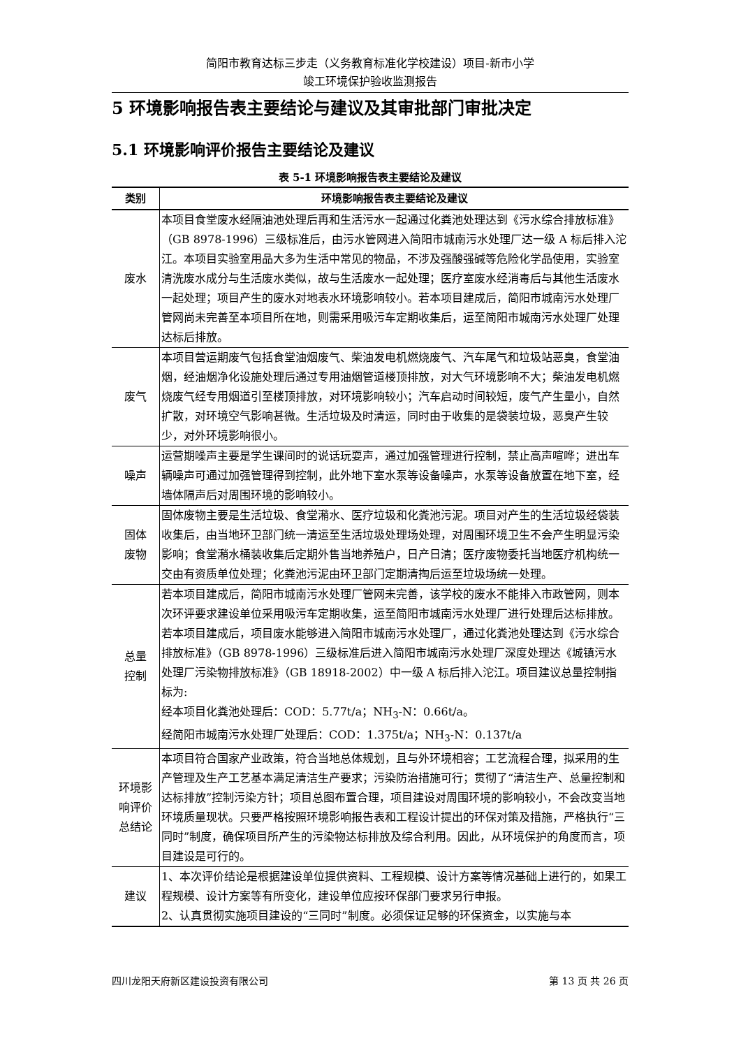简阳市教育达标三步走（义务教育标准化学校建设）项目-新市小学
竣工环境保护验收监测报告
5 环境影响报告表主要结论与建议及其审批部门审批决定
5.1 环境影响评价报告主要结论及建议
表 5-1 环境影响报告表主要结论及建议
| 类别 | 环境影响报告表主要结论及建议 |
| --- | --- |
| 废水 | 本项目食堂废水经隔油池处理后再和生活污水一起通过化粪池处理达到《污水综合排放标准》（GB 8978-1996）三级标准后，由污水管网进入简阳市城南污水处理厂达一级 A 标后排入沱江。本项目实验室用品大多为生活中常见的物品，不涉及强酸强碱等危险化学品使用，实验室清洗废水成分与生活废水类似，故与生活废水一起处理；医疗室废水经消毒后与其他生活废水一起处理；项目产生的废水对地表水环境影响较小。若本项目建成后，简阳市城南污水处理厂管网尚未完善至本项目所在地，则需采用吸污车定期收集后，运至简阳市城南污水处理厂处理达标后排放。 |
| 废气 | 本项目营运期废气包括食堂油烟废气、柴油发电机燃烧废气、汽车尾气和垃圾站恶臭，食堂油烟，经油烟净化设施处理后通过专用油烟管道楼顶排放，对大气环境影响不大；柴油发电机燃烧废气经专用烟道引至楼顶排放，对环境影响较小；汽车启动时间较短，废气产生量小，自然扩散，对环境空气影响甚微。生活垃圾及时清运，同时由于收集的是袋装垃圾，恶臭产生较少，对外环境影响很小。 |
| 噪声 | 运营期噪声主要是学生课间时的说话玩耍声，通过加强管理进行控制，禁止高声喧哗；进出车辆噪声可通过加强管理得到控制，此外地下室水泵等设备噪声，水泵等设备放置在地下室，经墙体隔声后对周围环境的影响较小。 |
| 固体 废物 | 固体废物主要是生活垃圾、食堂潲水、医疗垃圾和化粪池污泥。项目对产生的生活垃圾经袋装收集后，由当地环卫部门统一清运至生活垃圾处理场处理，对周围环境卫生不会产生明显污染影响；食堂潲水桶装收集后定期外售当地养殖户，日产日清；医疗废物委托当地医疗机构统一交由有资质单位处理；化粪池污泥由环卫部门定期清掏后运至垃圾场统一处理。 |
| 总量 控制 | 若本项目建成后，简阳市城南污水处理厂管网未完善，该学校的废水不能排入市政管网，则本次环评要求建设单位采用吸污车定期收集，运至简阳市城南污水处理厂进行处理后达标排放。 若本项目建成后，项目废水能够进入简阳市城南污水处理厂，通过化粪池处理达到《污水综合排放标准》（GB 8978-1996）三级标准后进入简阳市城南污水处理厂深度处理达《城镇污水处理厂污染物排放标准》（GB 18918-2002）中一级 A 标后排入沱江。项目建议总量控制指标为: 经本项目化粪池处理后：COD：5.77t/a；NH<sub>3</sub>-N：0.66t/a。 经简阳市城南污水处理厂处理后：COD：1.375t/a；NH<sub>3</sub>-N：0.137t/a |
| 环境影 响评价 总结论 | 本项目符合国家产业政策，符合当地总体规划，且与外环境相容；工艺流程合理，拟采用的生产管理及生产工艺基本满足清洁生产要求；污染防治措施可行；贯彻了“清洁生产、总量控制和达标排放”控制污染方针；项目总图布置合理，项目建设对周围环境的影响较小，不会改变当地环境质量现状。只要严格按照环境影响报告表和工程设计提出的环保对策及措施，严格执行“三同时”制度，确保项目所产生的污染物达标排放及综合利用。因此，从环境保护的角度而言，项目建设是可行的。 |
| 建议 | 1、本次评价结论是根据建设单位提供资料、工程规模、设计方案等情况基础上进行的，如果工程规模、设计方案等有所变化，建设单位应按环保部门要求另行申报。 2、认真贯彻实施项目建设的“三同时”制度。必须保证足够的环保资金，以实施与本 |
四川龙阳天府新区建设投资有限公司 第 13 页 共 26 页